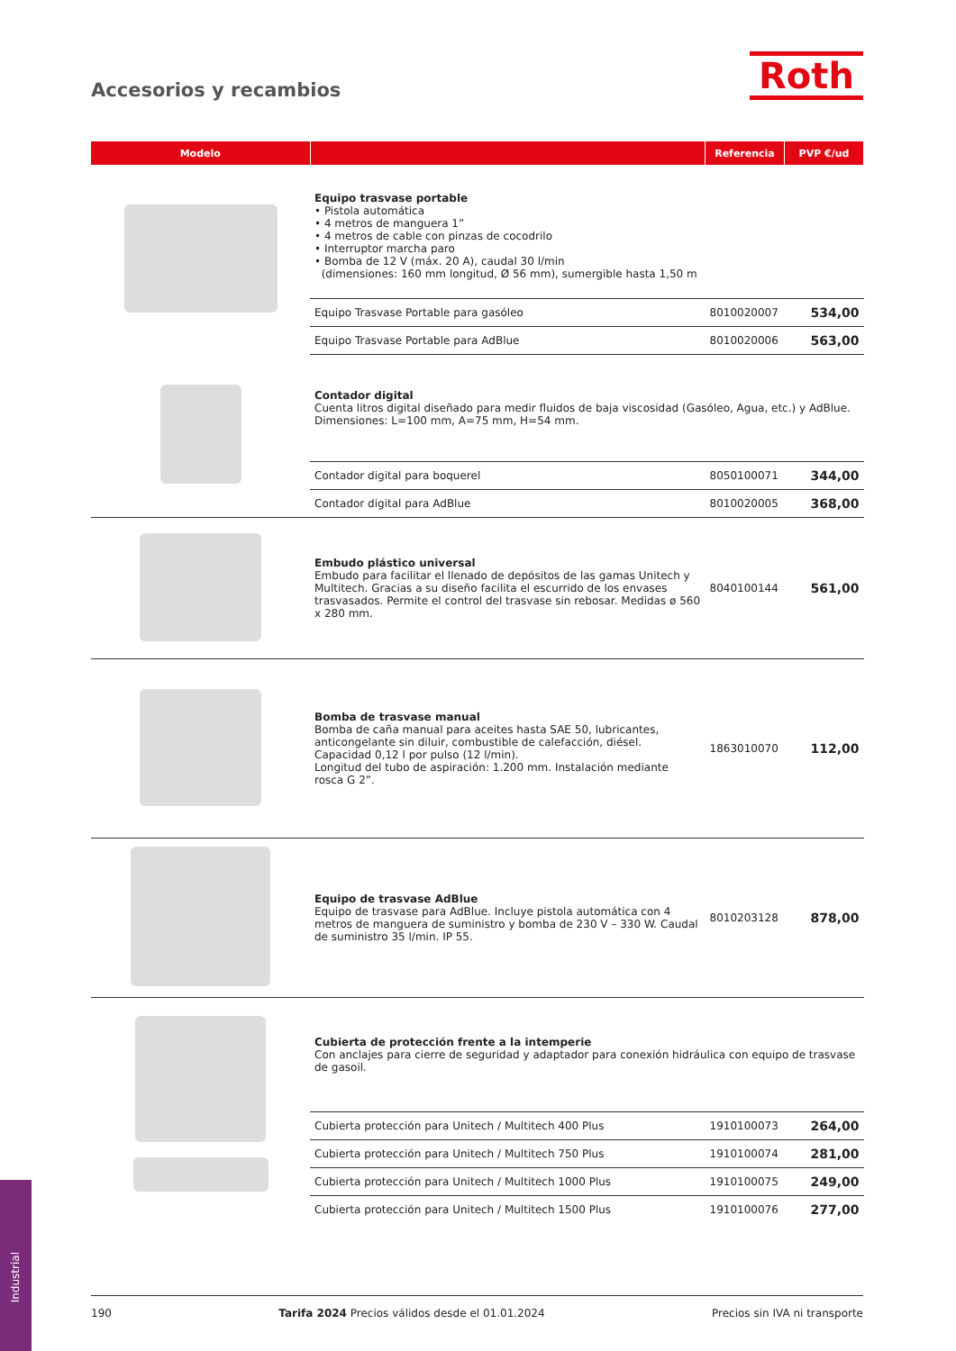Accesorios y recambios Roth
| Modelo | | Referencia | PVP €/ud |
| --- | --- | --- | --- |
| | Equipo trasvase portable • Pistola automática • 4 metros de manguera 1” • 4 metros de cable con pinzas de cocodrilo • Interruptor marcha paro • Bomba de 12 V (máx. 20 A), caudal 30 l/min (dimensiones: 160 mm longitud, Ø 56 mm), sumergible hasta 1,50 m | | |
| | Equipo Trasvase Portable para gasóleo | 8010020007 | 534,00 |
| | Equipo Trasvase Portable para AdBlue | 8010020006 | 563,00 |
| | Contador digital Cuenta litros digital diseñado para medir fluidos de baja viscosidad (Gasóleo, Agua, etc.) y AdBlue. Dimensiones: L=100 mm, A=75 mm, H=54 mm. | | |
| | Contador digital para boquerel | 8050100071 | 344,00 |
| | Contador digital para AdBlue | 8010020005 | 368,00 |
| | Embudo plástico universal Embudo para facilitar el llenado de depósitos de las gamas Unitech y Multitech. Gracias a su diseño facilita el escurrido de los envases trasvasados. Permite el control del trasvase sin rebosar. Medidas ø 560 x 280 mm. | 8040100144 | 561,00 |
| | Bomba de trasvase manual Bomba de caña manual para aceites hasta SAE 50, lubricantes, anticongelante sin diluir, combustible de calefacción, diésel. Capacidad 0,12 l por pulso (12 l/min). Longitud del tubo de aspiración: 1.200 mm. Instalación mediante rosca G 2”. | 1863010070 | 112,00 |
| | Equipo de trasvase AdBlue Equipo de trasvase para AdBlue. Incluye pistola automática con 4 metros de manguera de suministro y bomba de 230 V – 330 W. Caudal de suministro 35 l/min. IP 55. | 8010203128 | 878,00 |
| | Cubierta de protección frente a la intemperie Con anclajes para cierre de seguridad y adaptador para conexión hidráulica con equipo de trasvase de gasoil. | | |
| | Cubierta protección para Unitech / Multitech 400 Plus | 1910100073 | 264,00 |
| | Cubierta protección para Unitech / Multitech 750 Plus | 1910100074 | 281,00 |
| | Cubierta protección para Unitech / Multitech 1000 Plus | 1910100075 | 249,00 |
| | Cubierta protección para Unitech / Multitech 1500 Plus | 1910100076 | 277,00 |
Industrial
190 Tarifa 2024 Precios válidos desde el 01.01.2024 Precios sin IVA ni transporte